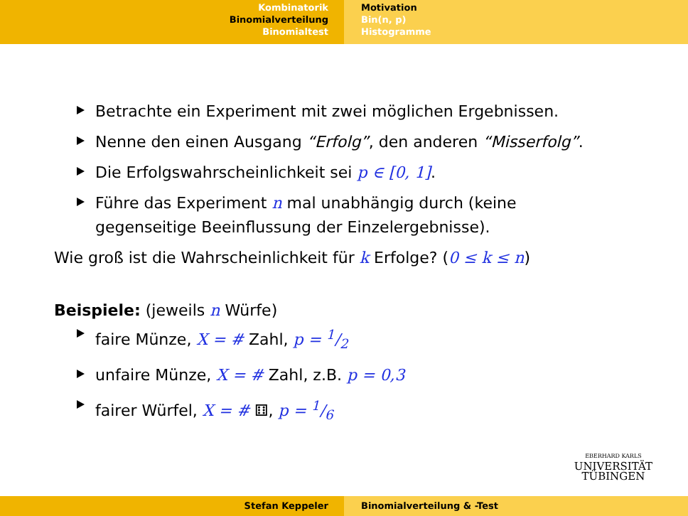Kombinatorik
Binomialverteilung
Binomialtest
Motivation
Bin(n, p)
Histogramme
Betrachte ein Experiment mit zwei möglichen Ergebnissen.
Nenne den einen Ausgang “Erfolg”, den anderen “Misserfolg”.
Die Erfolgswahrscheinlichkeit sei p ∈ [0, 1].
Führe das Experiment n mal unabhängig durch (keine
gegenseitige Beeinflussung der Einzelergebnisse).
Wie groß ist die Wahrscheinlichkeit für k Erfolge? (0 ≤ k ≤ n)
Beispiele: (jeweils n Würfe)
faire Münze, X = # Zahl, p = 1/2
unfaire Münze, X = # Zahl, z.B. p = 0,3
fairer Würfel, X = # ⚅, p = 1/6
EBERHARD KARLS
UNIVERSITÄT
TÜBINGEN
Stefan Keppeler Binomialverteilung & -Test